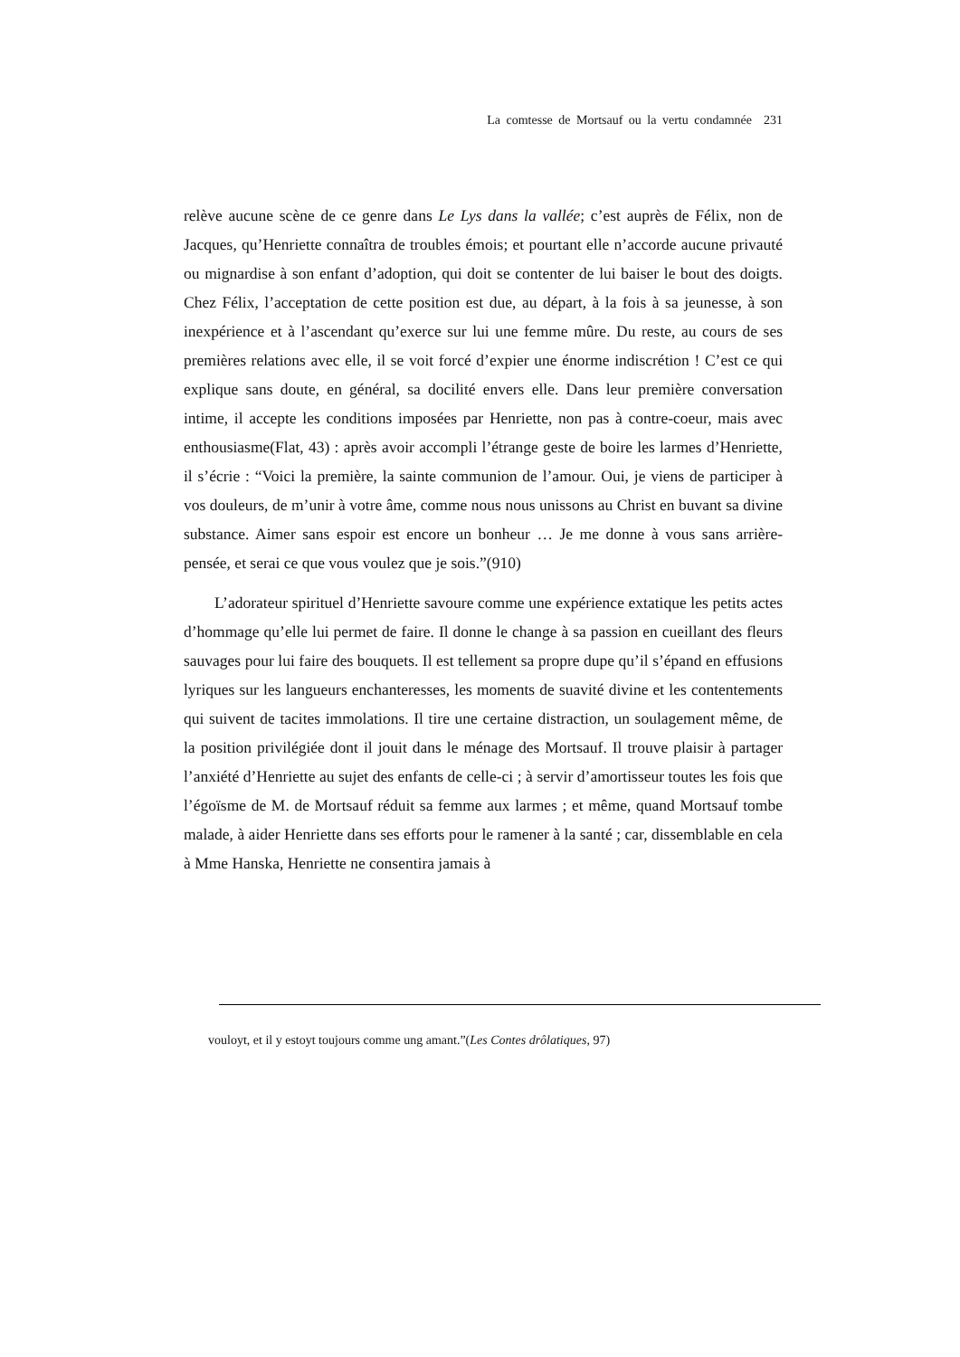La comtesse de Mortsauf ou la vertu condamnée 231
relève aucune scène de ce genre dans Le Lys dans la vallée; c’est auprès de Félix, non de Jacques, qu’Henriette connaîtra de troubles émois; et pourtant elle n’accorde aucune privauté ou mignardise à son enfant d’adoption, qui doit se contenter de lui baiser le bout des doigts. Chez Félix, l’acceptation de cette position est due, au départ, à la fois à sa jeunesse, à son inexpérience et à l’ascendant qu’exerce sur lui une femme mûre. Du reste, au cours de ses premières relations avec elle, il se voit forcé d’expier une énorme indiscrétion ! C’est ce qui explique sans doute, en général, sa docilité envers elle. Dans leur première conversation intime, il accepte les conditions imposées par Henriette, non pas à contre-coeur, mais avec enthousiasme(Flat, 43) : après avoir accompli l’étrange geste de boire les larmes d’Henriette, il s’écrie : “Voici la première, la sainte communion de l’amour. Oui, je viens de participer à vos douleurs, de m’unir à votre âme, comme nous nous unissons au Christ en buvant sa divine substance. Aimer sans espoir est encore un bonheur … Je me donne à vous sans arrière-pensée, et serai ce que vous voulez que je sois.”(910)
L’adorateur spirituel d’Henriette savoure comme une expérience extatique les petits actes d’hommage qu’elle lui permet de faire. Il donne le change à sa passion en cueillant des fleurs sauvages pour lui faire des bouquets. Il est tellement sa propre dupe qu’il s’épand en effusions lyriques sur les langueurs enchanteresses, les moments de suavité divine et les contentements qui suivent de tacites immolations. Il tire une certaine distraction, un soulagement même, de la position privilégiée dont il jouit dans le ménage des Mortsauf. Il trouve plaisir à partager l’anxiété d’Henriette au sujet des enfants de celle-ci ; à servir d’amortisseur toutes les fois que l’égoïsme de M. de Mortsauf réduit sa femme aux larmes ; et même, quand Mortsauf tombe malade, à aider Henriette dans ses efforts pour le ramener à la santé ; car, dissemblable en cela à Mme Hanska, Henriette ne consentira jamais à
vouloyt, et il y estoyt toujours comme ung amant.”(Les Contes drôlatiques, 97)